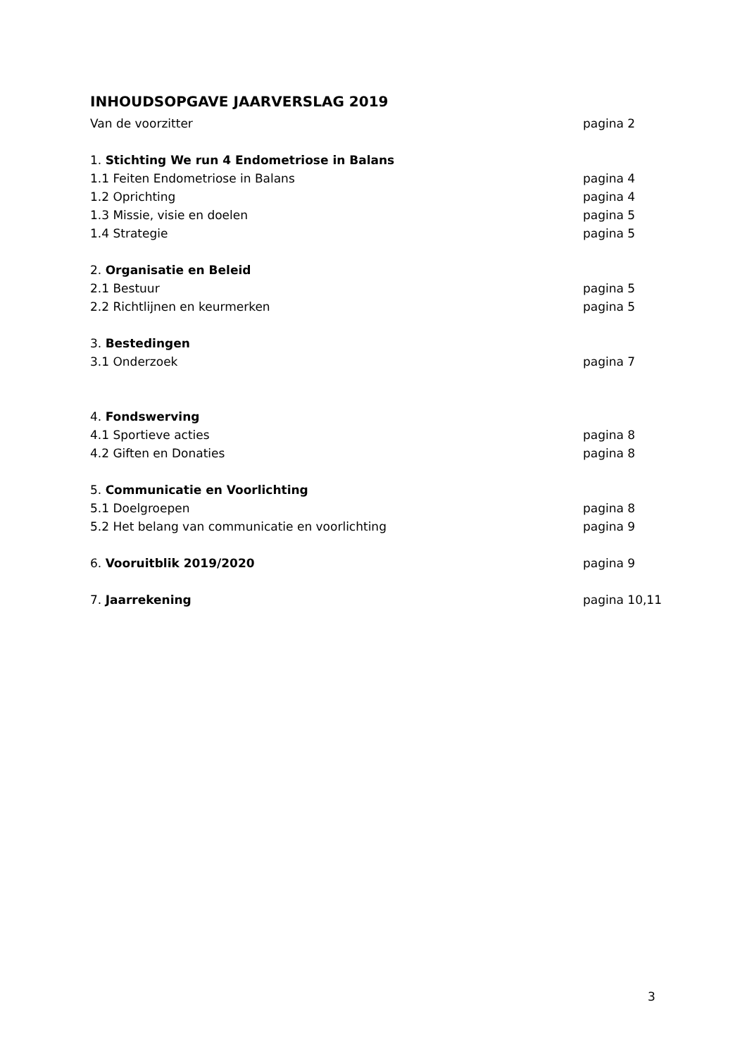INHOUDSOPGAVE JAARVERSLAG 2019
Van de voorzitter pagina 2
1. Stichting We run 4 Endometriose in Balans
1.1 Feiten Endometriose in Balans pagina 4
1.2 Oprichting pagina 4
1.3 Missie, visie en doelen pagina 5
1.4 Strategie pagina 5
2. Organisatie en Beleid
2.1 Bestuur pagina 5
2.2 Richtlijnen en keurmerken pagina 5
3. Bestedingen
3.1 Onderzoek pagina 7
4. Fondswerving
4.1 Sportieve acties pagina 8
4.2 Giften en Donaties pagina 8
5. Communicatie en Voorlichting
5.1 Doelgroepen pagina 8
5.2 Het belang van communicatie en voorlichting pagina 9
6. Vooruitblik 2019/2020 pagina 9
7. Jaarrekening pagina 10,11
3